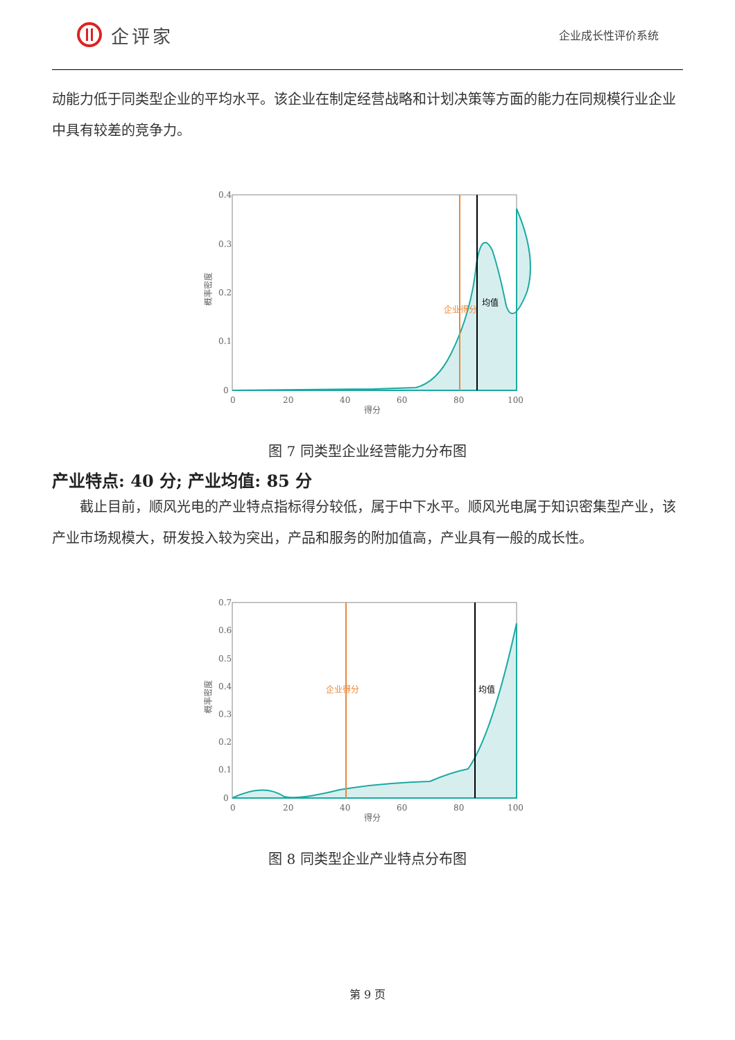企评家
企业成长性评价系统
动能力低于同类型企业的平均水平。该企业在制定经营战略和计划决策等方面的能力在同规模行业企业中具有较差的竞争力。
概率密度
0.4
0.3
0.2
0.1
0
0
20
40
60
80
100
得分
企业得分
均值
图 7 同类型企业经营能力分布图
产业特点: 40 分; 产业均值: 85 分
截止目前，顺风光电的产业特点指标得分较低，属于中下水平。顺风光电属于知识密集型产业，该产业市场规模大，研发投入较为突出，产品和服务的附加值高，产业具有一般的成长性。
概率密度
0.7
0.6
0.5
0.4
0.3
0.2
0.1
0
0
20
40
60
80
100
得分
企业得分
均值
图 8 同类型企业产业特点分布图
第 9 页